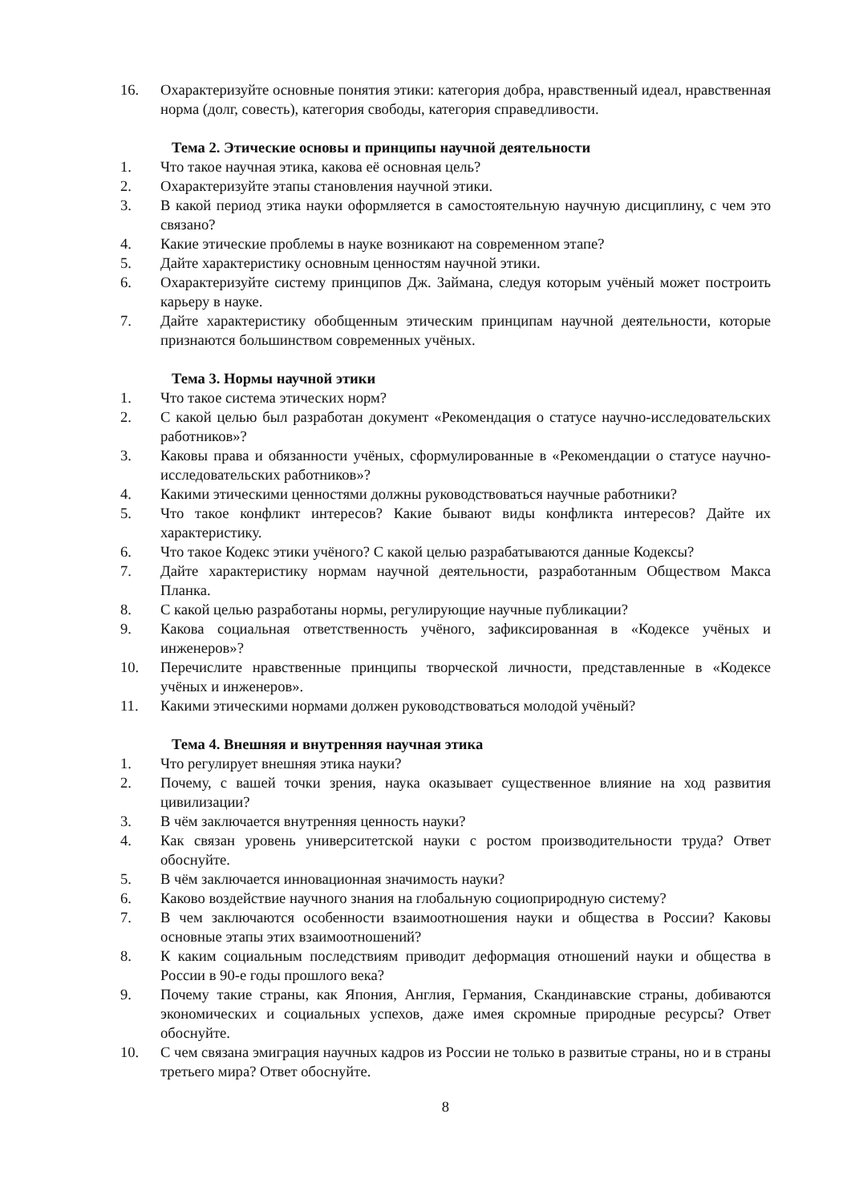16. Охарактеризуйте основные понятия этики: категория добра, нравственный идеал, нравственная норма (долг, совесть), категория свободы, категория справедливости.
Тема 2. Этические основы и принципы научной деятельности
1. Что такое научная этика, какова её основная цель?
2. Охарактеризуйте этапы становления научной этики.
3. В какой период этика науки оформляется в самостоятельную научную дисциплину, с чем это связано?
4. Какие этические проблемы в науке возникают на современном этапе?
5. Дайте характеристику основным ценностям научной этики.
6. Охарактеризуйте систему принципов Дж. Займана, следуя которым учёный может построить карьеру в науке.
7. Дайте характеристику обобщенным этическим принципам научной деятельности, которые признаются большинством современных учёных.
Тема 3. Нормы научной этики
1. Что такое система этических норм?
2. С какой целью был разработан документ «Рекомендация о статусе научно-исследовательских работников»?
3. Каковы права и обязанности учёных, сформулированные в «Рекомендации о статусе научно-исследовательских работников»?
4. Какими этическими ценностями должны руководствоваться научные работники?
5. Что такое конфликт интересов? Какие бывают виды конфликта интересов? Дайте их характеристику.
6. Что такое Кодекс этики учёного? С какой целью разрабатываются данные Кодексы?
7. Дайте характеристику нормам научной деятельности, разработанным Обществом Макса Планка.
8. С какой целью разработаны нормы, регулирующие научные публикации?
9. Какова социальная ответственность учёного, зафиксированная в «Кодексе учёных и инженеров»?
10. Перечислите нравственные принципы творческой личности, представленные в «Кодексе учёных и инженеров».
11. Какими этическими нормами должен руководствоваться молодой учёный?
Тема 4. Внешняя и внутренняя научная этика
1. Что регулирует внешняя этика науки?
2. Почему, с вашей точки зрения, наука оказывает существенное влияние на ход развития цивилизации?
3. В чём заключается внутренняя ценность науки?
4. Как связан уровень университетской науки с ростом производительности труда? Ответ обоснуйте.
5. В чём заключается инновационная значимость науки?
6. Каково воздействие научного знания на глобальную социоприродную систему?
7. В чем заключаются особенности взаимоотношения науки и общества в России? Каковы основные этапы этих взаимоотношений?
8. К каким социальным последствиям приводит деформация отношений науки и общества в России в 90-е годы прошлого века?
9. Почему такие страны, как Япония, Англия, Германия, Скандинавские страны, добиваются экономических и социальных успехов, даже имея скромные природные ресурсы? Ответ обоснуйте.
10. С чем связана эмиграция научных кадров из России не только в развитые страны, но и в страны третьего мира? Ответ обоснуйте.
8